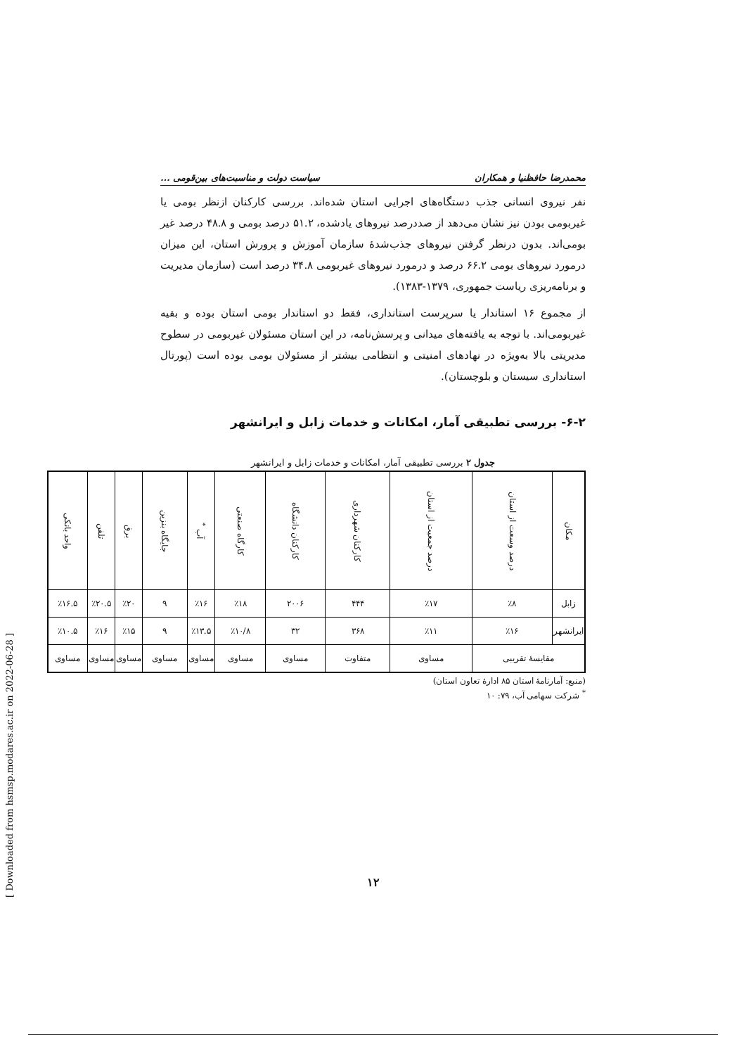محمدرضا حافظنیا و همکاران سیاست دولت و مناسبت‌های بین‌قومی ...
نفر نیروی انسانی جذب دستگاه‌های اجرایی استان شده‌اند. بررسی کارکنان ازنظر بومی یا غیربومی بودن نیز نشان می‌دهد از صددرصد نیروهای یادشده، ۵۱.۲ درصد بومی و ۴۸.۸ درصد غیر بومی‌اند. بدون درنظر گرفتن نیروهای جذب‌شدهٔ سازمان آموزش و پرورش استان، این میزان درمورد نیروهای بومی ۶۶.۲ درصد و درمورد نیروهای غیربومی ۳۴.۸ درصد است (سازمان مدیریت و برنامه‌ریزی ریاست جمهوری، ۱۳۷۹-۱۳۸۳).
از مجموع ۱۶ استاندار یا سرپرست استانداری، فقط دو استاندار بومی استان بوده و بقیه غیربومی‌اند. با توجه به یافته‌های میدانی و پرسش‌نامه، در این استان مسئولان غیربومی در سطوح مدیریتی بالا به‌ویژه در نهادهای امنیتی و انتظامی بیشتر از مسئولان بومی بوده است (پورتال استانداری سیستان و بلوچستان).
۶-۲- بررسی تطبیقی آمار، امکانات و خدمات زابل و ایرانشهر
جدول ۲ بررسی تطبیقی آمار، امکانات و خدمات زابل و ایرانشهر
| مکان | درصد وسعت از استان | درصد جمعیت از استان | کارکنان شهرداری | کارکنان دانشگاه | کارگاه صنعتی | آب <sup>*</sup> | جایگاه بنزین | برق | تلفن | واحد بانکی |
| --- | --- | --- | --- | --- | --- | --- | --- | --- | --- | --- |
| زابل | ٪۸ | ٪۱۷ | ۴۴۴ | ۲۰۰۶ | ٪۱۸ | ٪۱۶ | ۹ | ٪۲۰ | ٪۲۰.۵ | ٪۱۶.۵ |
| ایرانشهر | ٪۱۶ | ٪۱۱ | ۳۶۸ | ۳۲ | ٪۱۰/۸ | ٪۱۳.۵ | ۹ | ٪۱۵ | ٪۱۶ | ٪۱۰.۵ |
| مقایسهٔ تقریبی | | مساوی | متفاوت | مساوی | مساوی | مساوی | مساوی | مساوی | مساوی | مساوی |
(منبع: آمارنامهٔ استان ۸۵ ادارهٔ تعاون استان)
<sup>*</sup> شرکت سهامی آب، ۷۹: ۱۰
۱۲
[ Downloaded from hsmsp.modares.ac.ir on 2022-06-28 ]